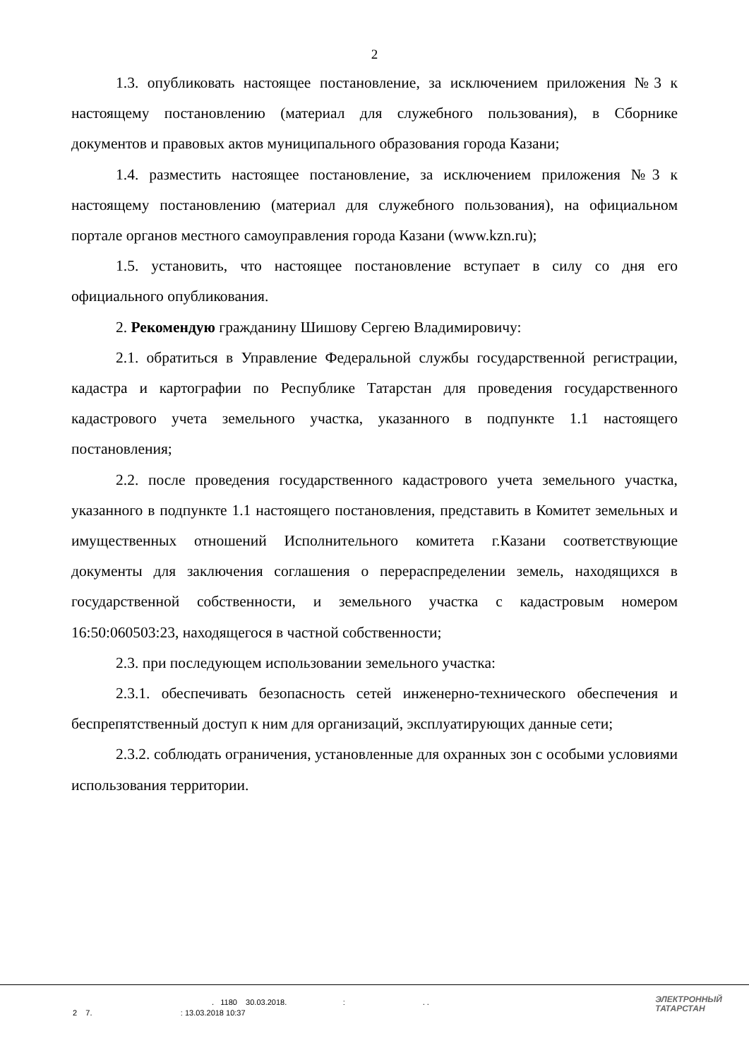2
1.3. опубликовать настоящее постановление, за исключением приложения №3 к настоящему постановлению (материал для служебного пользования), в Сборнике документов и правовых актов муниципального образования города Казани;
1.4. разместить настоящее постановление, за исключением приложения №3 к настоящему постановлению (материал для служебного пользования), на официальном портале органов местного самоуправления города Казани (www.kzn.ru);
1.5. установить, что настоящее постановление вступает в силу со дня его официального опубликования.
2. Рекомендую гражданину Шишову Сергею Владимировичу:
2.1. обратиться в Управление Федеральной службы государственной регистрации, кадастра и картографии по Республике Татарстан для проведения государственного кадастрового учета земельного участка, указанного в подпункте 1.1 настоящего постановления;
2.2. после проведения государственного кадастрового учета земельного участка, указанного в подпункте 1.1 настоящего постановления, представить в Комитет земельных и имущественных отношений Исполнительного комитета г.Казани соответствующие документы для заключения соглашения о перераспределении земель, находящихся в государственной собственности, и земельного участка с кадастровым номером 16:50:060503:23, находящегося в частной собственности;
2.3. при последующем использовании земельного участка:
2.3.1. обеспечивать безопасность сетей инженерно-технического обеспечения и беспрепятственный доступ к ним для организаций, эксплуатирующих данные сети;
2.3.2. соблюдать ограничения, установленные для охранных зон с особыми условиями использования территории.
. 1180 30.03.2018. : . .
2 7. : 13.03.2018 10:37
ЭЛЕКТРОННЫЙ
ТАТАРСТАН